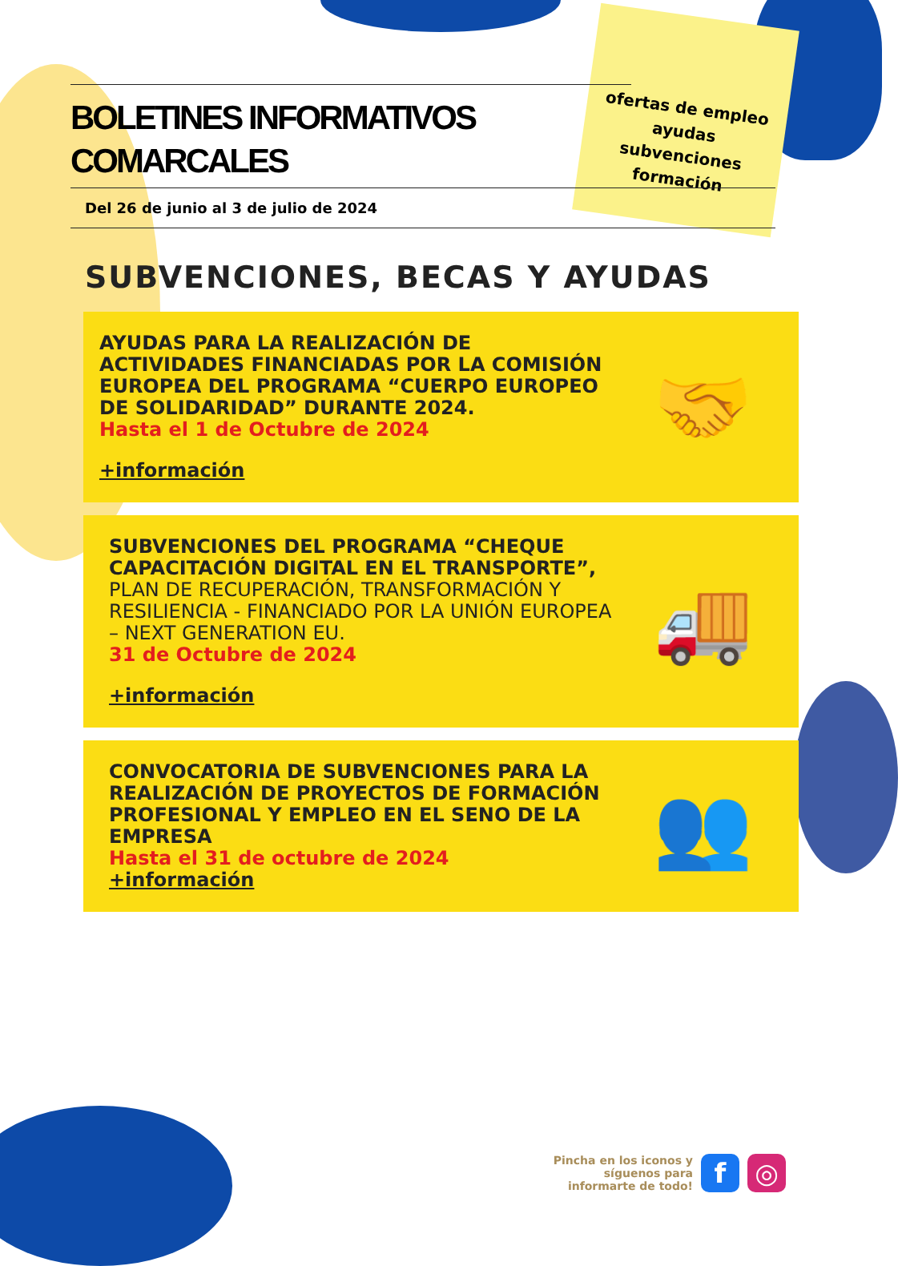ofertas de empleo
ayudas
subvenciones
formación
BOLETINES INFORMATIVOS COMARCALES
Del 26 de junio al 3 de julio de 2024
SUBVENCIONES, BECAS Y AYUDAS
AYUDAS PARA LA REALIZACIÓN DE ACTIVIDADES FINANCIADAS POR LA COMISIÓN EUROPEA DEL PROGRAMA “CUERPO EUROPEO DE SOLIDARIDAD” DURANTE 2024.
Hasta el 1 de Octubre de 2024
+información
🤝
SUBVENCIONES DEL PROGRAMA “CHEQUE CAPACITACIÓN DIGITAL EN EL TRANSPORTE”, PLAN DE RECUPERACIÓN, TRANSFORMACIÓN Y RESILIENCIA - FINANCIADO POR LA UNIÓN EUROPEA – NEXT GENERATION EU.
31 de Octubre de 2024
+información
🚚
CONVOCATORIA DE SUBVENCIONES PARA LA REALIZACIÓN DE PROYECTOS DE FORMACIÓN PROFESIONAL Y EMPLEO EN EL SENO DE LA EMPRESA
Hasta el 31 de octubre de 2024
+información
👥
Pincha en los iconos y
síguenos para
informarte de todo!
f ◎